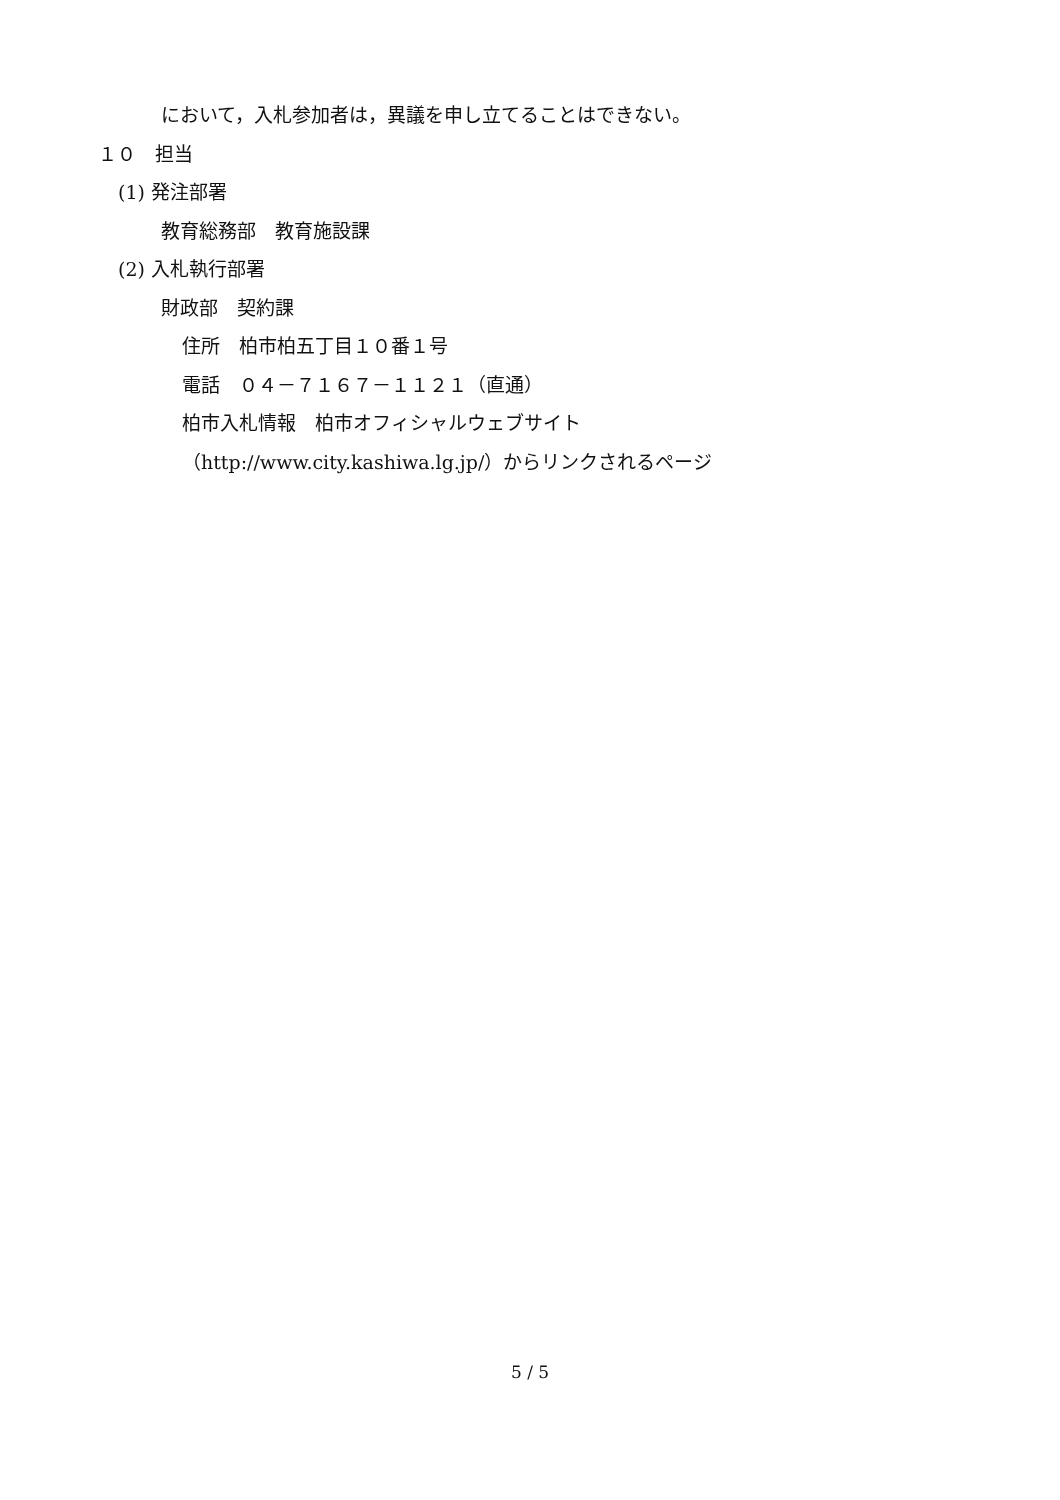において，入札参加者は，異議を申し立てることはできない。
１０　担当
(1) 発注部署
教育総務部　教育施設課
(2) 入札執行部署
財政部　契約課
住所　柏市柏五丁目１０番１号
電話　０４－７１６７－１１２１（直通）
柏市入札情報　柏市オフィシャルウェブサイト
（http://www.city.kashiwa.lg.jp/）からリンクされるページ
5 / 5